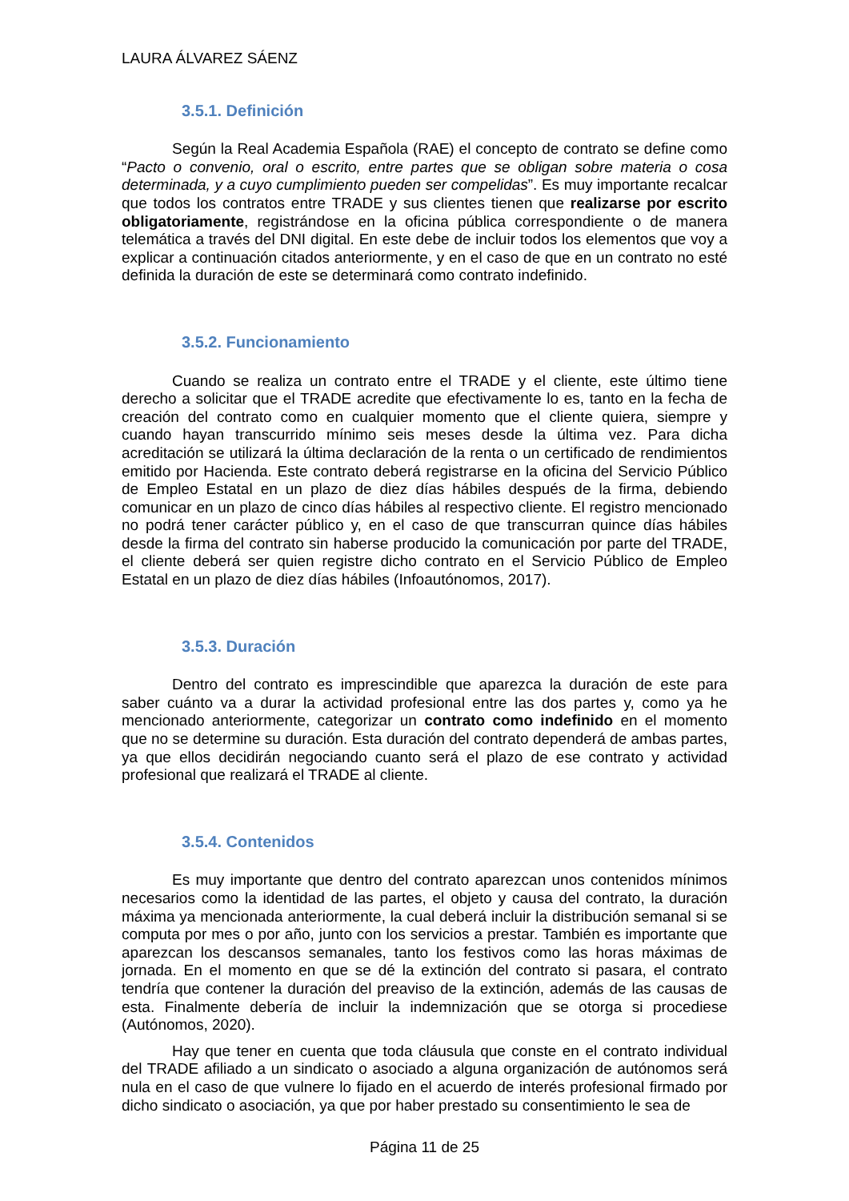LAURA ÁLVAREZ SÁENZ
3.5.1. Definición
Según la Real Academia Española (RAE) el concepto de contrato se define como “Pacto o convenio, oral o escrito, entre partes que se obligan sobre materia o cosa determinada, y a cuyo cumplimiento pueden ser compelidas”. Es muy importante recalcar que todos los contratos entre TRADE y sus clientes tienen que realizarse por escrito obligatoriamente, registrándose en la oficina pública correspondiente o de manera telemática a través del DNI digital. En este debe de incluir todos los elementos que voy a explicar a continuación citados anteriormente, y en el caso de que en un contrato no esté definida la duración de este se determinará como contrato indefinido.
3.5.2. Funcionamiento
Cuando se realiza un contrato entre el TRADE y el cliente, este último tiene derecho a solicitar que el TRADE acredite que efectivamente lo es, tanto en la fecha de creación del contrato como en cualquier momento que el cliente quiera, siempre y cuando hayan transcurrido mínimo seis meses desde la última vez. Para dicha acreditación se utilizará la última declaración de la renta o un certificado de rendimientos emitido por Hacienda. Este contrato deberá registrarse en la oficina del Servicio Público de Empleo Estatal en un plazo de diez días hábiles después de la firma, debiendo comunicar en un plazo de cinco días hábiles al respectivo cliente. El registro mencionado no podrá tener carácter público y, en el caso de que transcurran quince días hábiles desde la firma del contrato sin haberse producido la comunicación por parte del TRADE, el cliente deberá ser quien registre dicho contrato en el Servicio Público de Empleo Estatal en un plazo de diez días hábiles (Infoautónomos, 2017).
3.5.3. Duración
Dentro del contrato es imprescindible que aparezca la duración de este para saber cuánto va a durar la actividad profesional entre las dos partes y, como ya he mencionado anteriormente, categorizar un contrato como indefinido en el momento que no se determine su duración. Esta duración del contrato dependerá de ambas partes, ya que ellos decidirán negociando cuanto será el plazo de ese contrato y actividad profesional que realizará el TRADE al cliente.
3.5.4. Contenidos
Es muy importante que dentro del contrato aparezcan unos contenidos mínimos necesarios como la identidad de las partes, el objeto y causa del contrato, la duración máxima ya mencionada anteriormente, la cual deberá incluir la distribución semanal si se computa por mes o por año, junto con los servicios a prestar. También es importante que aparezcan los descansos semanales, tanto los festivos como las horas máximas de jornada. En el momento en que se dé la extinción del contrato si pasara, el contrato tendría que contener la duración del preaviso de la extinción, además de las causas de esta. Finalmente debería de incluir la indemnización que se otorga si procediese (Autónomos, 2020).
Hay que tener en cuenta que toda cláusula que conste en el contrato individual del TRADE afiliado a un sindicato o asociado a alguna organización de autónomos será nula en el caso de que vulnere lo fijado en el acuerdo de interés profesional firmado por dicho sindicato o asociación, ya que por haber prestado su consentimiento le sea de
Página 11 de 25